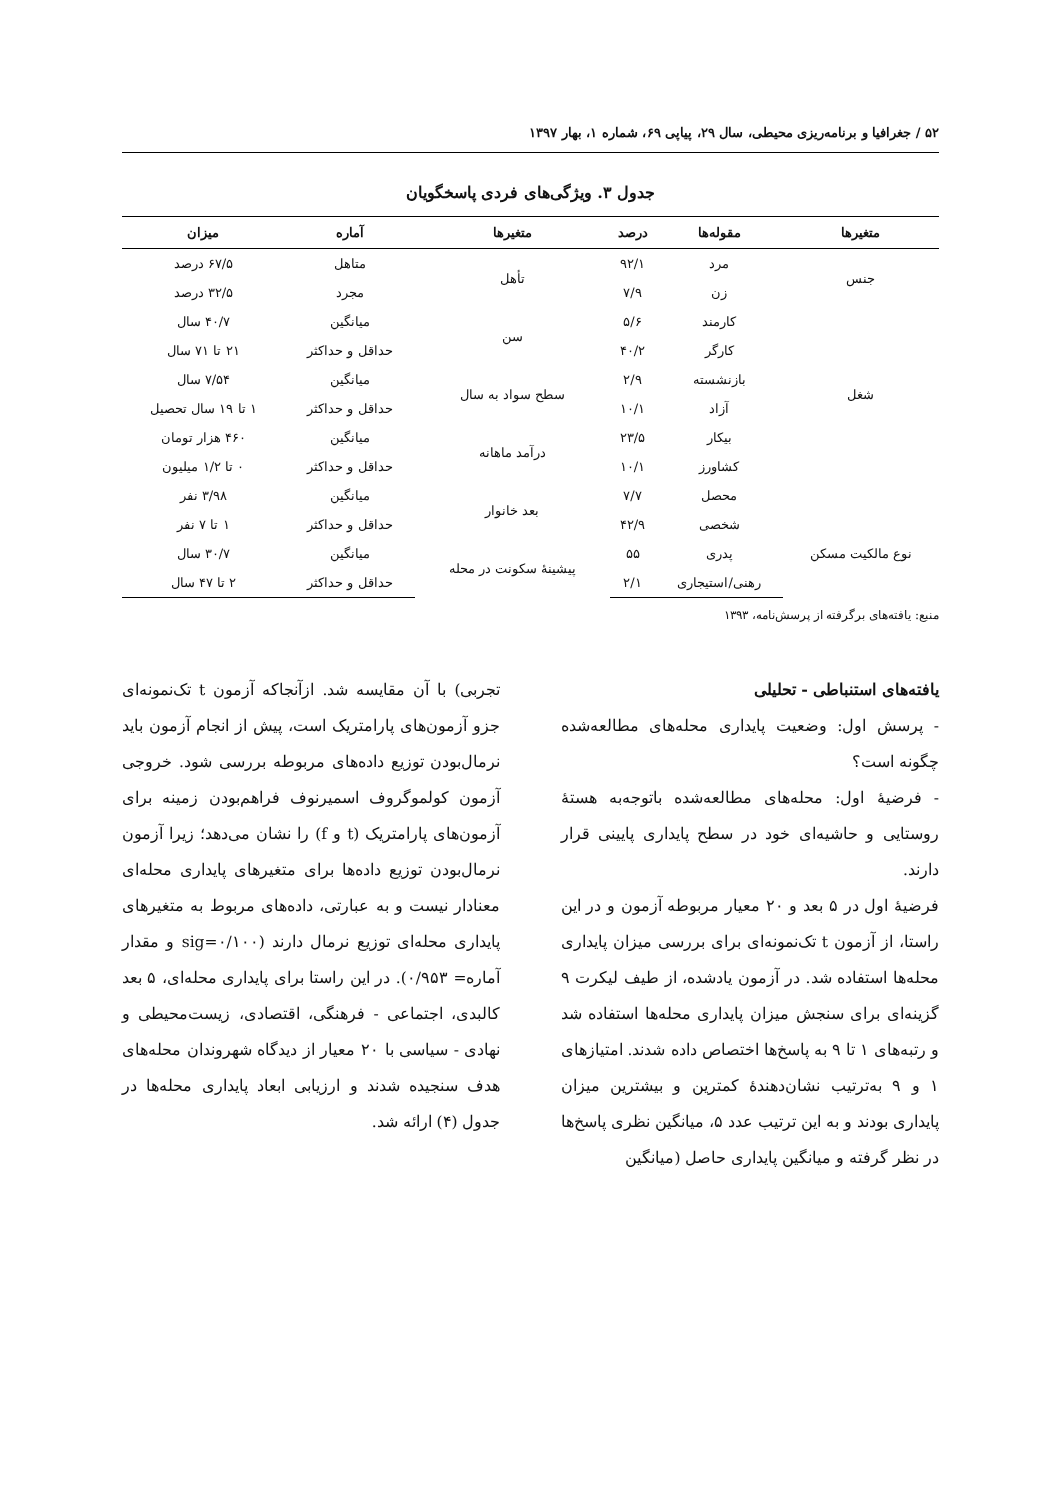۵۲ / جغرافیا و برنامه‌ریزی محیطی، سال ۲۹، پیاپی ۶۹، شماره ۱، بهار ۱۳۹۷
جدول ۳. ویژگی‌های فردی پاسخگویان
| متغیرها | مقوله‌ها | درصد | متغیرها | آماره | میزان |
| --- | --- | --- | --- | --- | --- |
| جنس | مرد | ۹۲/۱ | تأهل | متاهل | ۶۷/۵ درصد |
| | زن | ۷/۹ | | مجرد | ۳۲/۵ درصد |
| شغل | کارمند | ۵/۶ | سن | میانگین | ۴۰/۷ سال |
| | کارگر | ۴۰/۲ | | حداقل و حداکثر | ۲۱ تا ۷۱ سال |
| | بازنشسته | ۲/۹ | سطح سواد به سال | میانگین | ۷/۵۴ سال |
| | آزاد | ۱۰/۱ | | حداقل و حداکثر | ۱ تا ۱۹ سال تحصیل |
| | بیکار | ۲۳/۵ | درآمد ماهانه | میانگین | ۴۶۰ هزار تومان |
| | کشاورز | ۱۰/۱ | | حداقل و حداکثر | ۰ تا ۱/۲ میلیون |
| | محصل | ۷/۷ | بعد خانوار | میانگین | ۳/۹۸ نفر |
| نوع مالکیت مسکن | شخصی | ۴۲/۹ | | حداقل و حداکثر | ۱ تا ۷ نفر |
| | پدری | ۵۵ | پیشینهٔ سکونت در محله | میانگین | ۳۰/۷ سال |
| | رهنی/استیجاری | ۲/۱ | | حداقل و حداکثر | ۲ تا ۴۷ سال |
منبع: یافته‌های برگرفته از پرسش‌نامه، ۱۳۹۳
یافته‌های استنباطی - تحلیلی
- پرسش اول: وضعیت پایداری محله‌های مطالعه‌شده چگونه است؟
- فرضیهٔ اول: محله‌های مطالعه‌شده باتوجه‌به هستهٔ روستایی و حاشیه‌ای خود در سطح پایداری پایینی قرار دارند.
فرضیهٔ اول در ۵ بعد و ۲۰ معیار مربوطه آزمون و در این راستا، از آزمون t تک‌نمونه‌ای برای بررسی میزان پایداری محله‌ها استفاده شد. در آزمون یادشده، از طیف لیکرت ۹ گزینه‌ای برای سنجش میزان پایداری محله‌ها استفاده شد و رتبه‌های ۱ تا ۹ به پاسخ‌ها اختصاص داده شدند. امتیازهای ۱ و ۹ به‌ترتیب نشان‌دهندهٔ کمترین و بیشترین میزان پایداری بودند و به این ترتیب عدد ۵، میانگین نظری پاسخ‌ها در نظر گرفته و میانگین پایداری حاصل (میانگین
تجربی) با آن مقایسه شد. ازآنجاکه آزمون t تک‌نمونه‌ای جزو آزمون‌های پارامتریک است، پیش از انجام آزمون باید نرمال‌بودن توزیع داده‌های مربوطه بررسی شود. خروجی آزمون کولموگروف اسمیرنوف فراهم‌بودن زمینه برای آزمون‌های پارامتریک (t و f) را نشان می‌دهد؛ زیرا آزمون نرمال‌بودن توزیع داده‌ها برای متغیرهای پایداری محله‌ای معنادار نیست و به عبارتی، داده‌های مربوط به متغیرهای پایداری محله‌ای توزیع نرمال دارند (sig=۰/۱۰۰ و مقدار آماره= ۰/۹۵۳). در این راستا برای پایداری محله‌ای، ۵ بعد کالبدی، اجتماعی - فرهنگی، اقتصادی، زیست‌محیطی و نهادی - سیاسی با ۲۰ معیار از دیدگاه شهروندان محله‌های هدف سنجیده شدند و ارزیابی ابعاد پایداری محله‌ها در جدول (۴) ارائه شد.